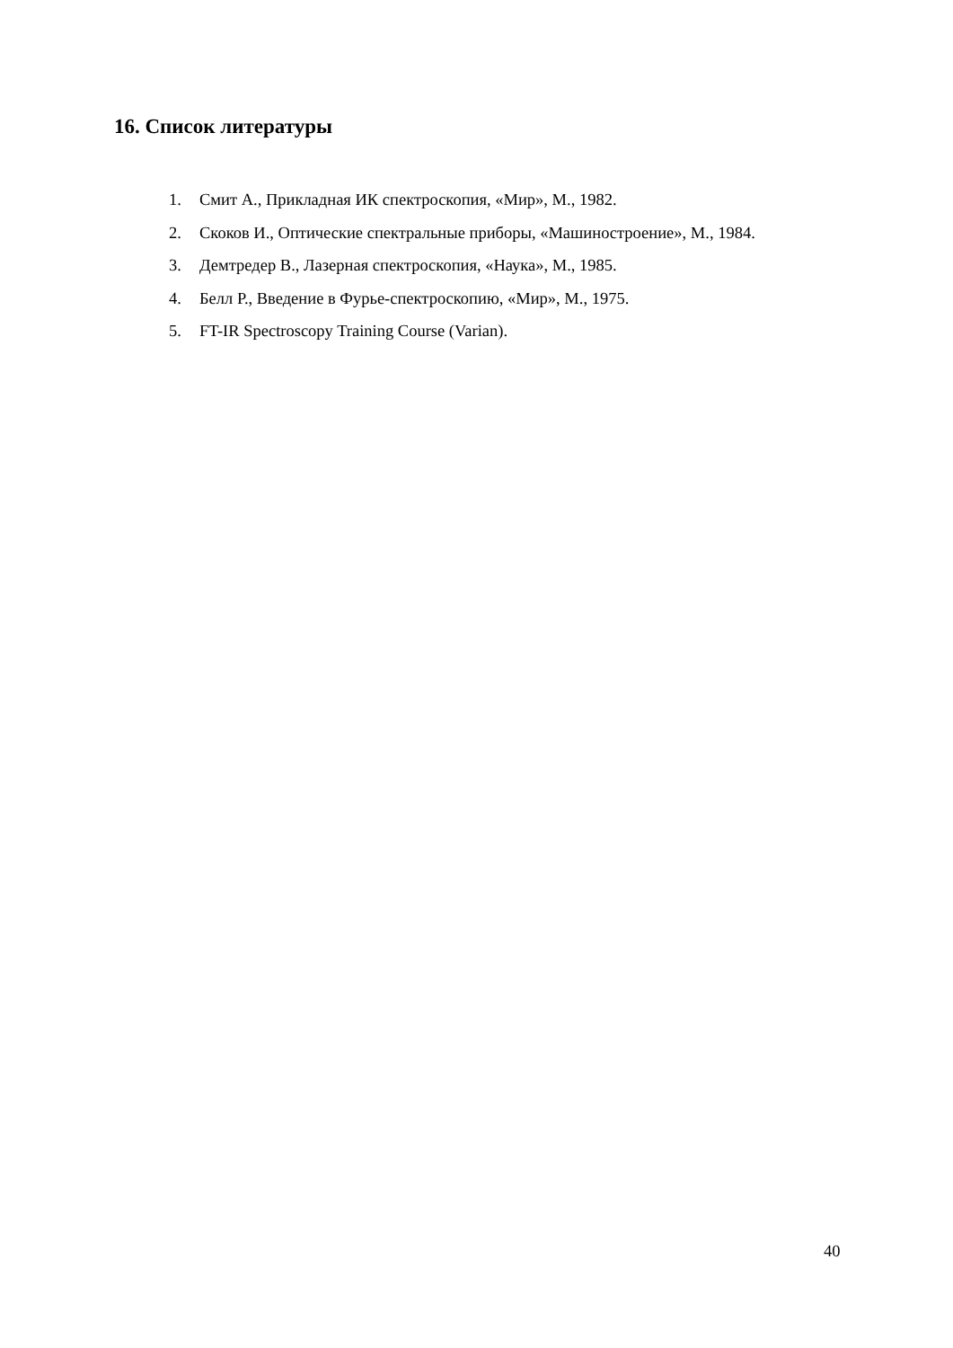16. Список литературы
1. Смит А., Прикладная ИК спектроскопия, «Мир», М., 1982.
2. Скоков И., Оптические спектральные приборы, «Машиностроение», М., 1984.
3. Демтредер В., Лазерная спектроскопия, «Наука», М., 1985.
4. Белл Р., Введение в Фурье-спектроскопию, «Мир», М., 1975.
5. FT-IR Spectroscopy Training Course (Varian).
40